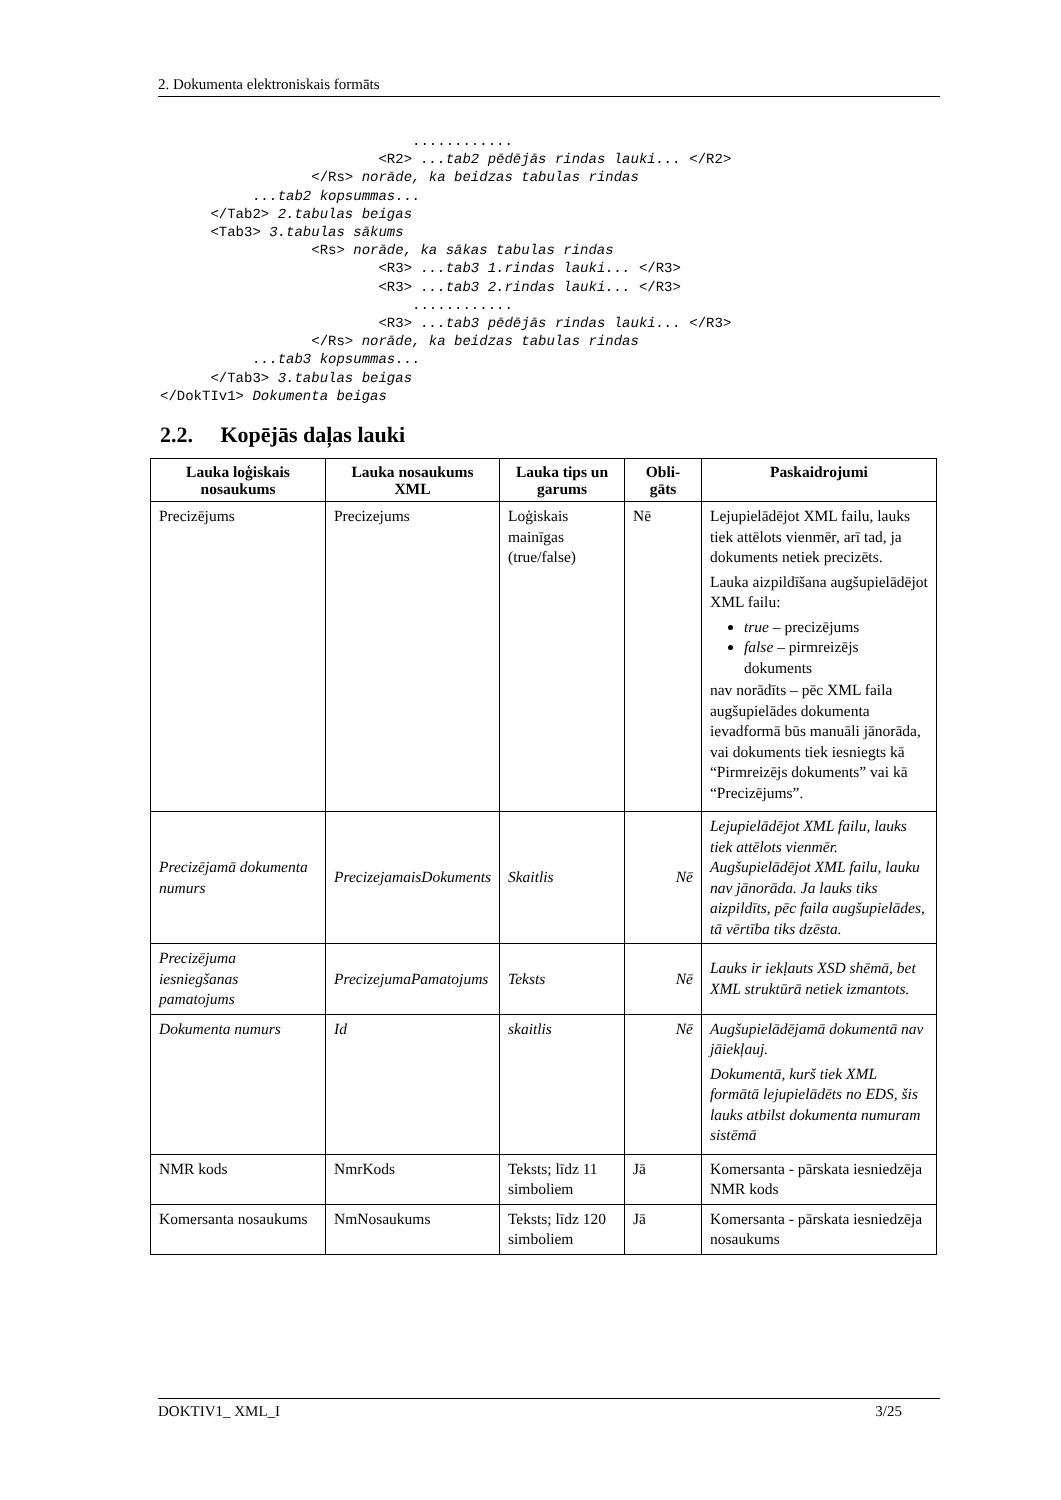2. Dokumenta elektroniskais formāts
                              ............
                          <R2> ...tab2 pēdējās rindas lauki... </R2>
                  </Rs> norāde, ka beidzas tabulas rindas
           ...tab2 kopsummas...
      </Tab2> 2.tabulas beigas
      <Tab3> 3.tabulas sākums
                  <Rs> norāde, ka sākas tabulas rindas
                          <R3> ...tab3 1.rindas lauki... </R3>
                          <R3> ...tab3 2.rindas lauki... </R3>
                              ............
                          <R3> ...tab3 pēdējās rindas lauki... </R3>
                  </Rs> norāde, ka beidzas tabulas rindas
           ...tab3 kopsummas...
      </Tab3> 3.tabulas beigas
</DokTIv1> Dokumenta beigas
2.2. Kopējās daļas lauki
| Lauka loģiskais nosaukums | Lauka nosaukums XML | Lauka tips un garums | Obli-gāts | Paskaidrojumi |
| --- | --- | --- | --- | --- |
| Precizējums | Precizejums | Loģiskais mainīgas (true/false) | Nē | Lejupielādējot XML failu, lauks tiek attēlots vienmēr, arī tad, ja dokuments netiek precizēts. Lauka aizpildīšana augšupielādējot XML failu: true – precizējums false – pirmreizējs dokuments nav norādīts – pēc XML faila augšupielādes dokumenta ievadformā būs manuāli jānorāda, vai dokuments tiek iesniegts kā “Pirmreizējs dokuments” vai kā “Precizējums”. |
| Precizējamā dokumenta numurs | PrecizejamaisDokuments | Skaitlis | Nē | Lejupielādējot XML failu, lauks tiek attēlots vienmēr. Augšupielādējot XML failu, lauku nav jānorāda. Ja lauks tiks aizpildīts, pēc faila augšupielādes, tā vērtība tiks dzēsta. |
| Precizējuma iesniegšanas pamatojums | PrecizejumaPamatojums | Teksts | Nē | Lauks ir iekļauts XSD shēmā, bet XML struktūrā netiek izmantots. |
| Dokumenta numurs | Id | skaitlis | Nē | Augšupielādējamā dokumentā nav jāiekļauj. Dokumentā, kurš tiek XML formātā lejupielādēts no EDS, šis lauks atbilst dokumenta numuram sistēmā |
| NMR kods | NmrKods | Teksts; līdz 11 simboliem | Jā | Komersanta - pārskata iesniedzēja NMR kods |
| Komersanta nosaukums | NmNosaukums | Teksts; līdz 120 simboliem | Jā | Komersanta - pārskata iesniedzēja nosaukums |
DOKTIV1_ XML_I 3/25